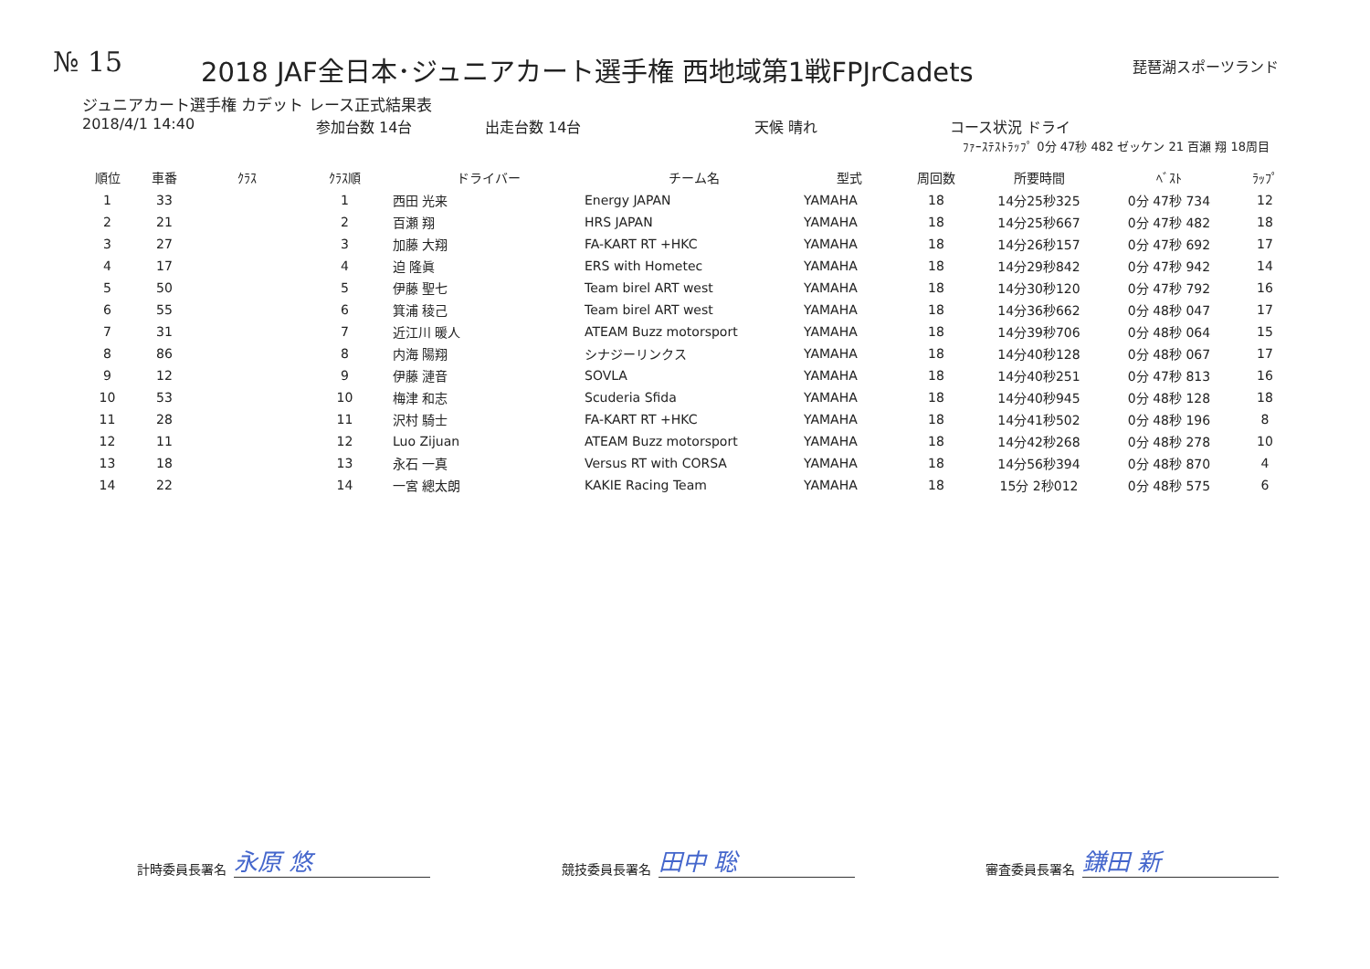№ 15
琵琶湖スポーツランド
2018 JAF全日本･ジュニアカート選手権 西地域第1戦FPJrCadets
ジュニアカート選手権 カデット レース正式結果表
2018/4/1 14:40 参加台数 14台 出走台数 14台 天候 晴れ コース状況 ドライ
ﾌｧｰｽﾃｽﾄﾗｯﾌﾟ 0分 47秒 482 ゼッケン 21 百瀬 翔 18周目
| 順位 | 車番 | ｸﾗｽ | ｸﾗｽ順 | ドライバー | チーム名 | 型式 | 周回数 | 所要時間 | ﾍﾞｽﾄ | ﾗｯﾌﾟ |
| --- | --- | --- | --- | --- | --- | --- | --- | --- | --- | --- |
| 1 | 33 | | 1 | 西田 光来 | Energy JAPAN | YAMAHA | 18 | 14分25秒325 | 0分 47秒 734 | 12 |
| 2 | 21 | | 2 | 百瀬 翔 | HRS JAPAN | YAMAHA | 18 | 14分25秒667 | 0分 47秒 482 | 18 |
| 3 | 27 | | 3 | 加藤 大翔 | FA-KART RT +HKC | YAMAHA | 18 | 14分26秒157 | 0分 47秒 692 | 17 |
| 4 | 17 | | 4 | 迫 隆眞 | ERS with Hometec | YAMAHA | 18 | 14分29秒842 | 0分 47秒 942 | 14 |
| 5 | 50 | | 5 | 伊藤 聖七 | Team birel ART west | YAMAHA | 18 | 14分30秒120 | 0分 47秒 792 | 16 |
| 6 | 55 | | 6 | 箕浦 稜己 | Team birel ART west | YAMAHA | 18 | 14分36秒662 | 0分 48秒 047 | 17 |
| 7 | 31 | | 7 | 近江川 暖人 | ATEAM Buzz motorsport | YAMAHA | 18 | 14分39秒706 | 0分 48秒 064 | 15 |
| 8 | 86 | | 8 | 内海 陽翔 | シナジーリンクス | YAMAHA | 18 | 14分40秒128 | 0分 48秒 067 | 17 |
| 9 | 12 | | 9 | 伊藤 漣音 | SOVLA | YAMAHA | 18 | 14分40秒251 | 0分 47秒 813 | 16 |
| 10 | 53 | | 10 | 梅津 和志 | Scuderia Sfida | YAMAHA | 18 | 14分40秒945 | 0分 48秒 128 | 18 |
| 11 | 28 | | 11 | 沢村 騎士 | FA-KART RT +HKC | YAMAHA | 18 | 14分41秒502 | 0分 48秒 196 | 8 |
| 12 | 11 | | 12 | Luo Zijuan | ATEAM Buzz motorsport | YAMAHA | 18 | 14分42秒268 | 0分 48秒 278 | 10 |
| 13 | 18 | | 13 | 永石 一真 | Versus RT with CORSA | YAMAHA | 18 | 14分56秒394 | 0分 48秒 870 | 4 |
| 14 | 22 | | 14 | 一宮 總太朗 | KAKIE Racing Team | YAMAHA | 18 | 15分 2秒012 | 0分 48秒 575 | 6 |
計時委員長署名 永原 悠
競技委員長署名 田中 聡
審査委員長署名 鎌田 新